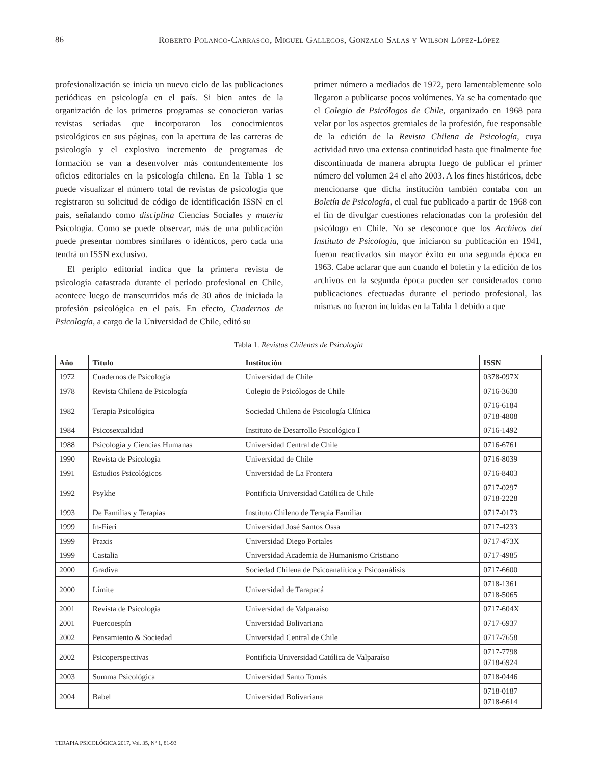86 Roberto Polanco-Carrasco, Miguel Gallegos, Gonzalo Salas y Wilson López-López
profesionalización se inicia un nuevo ciclo de las publicaciones periódicas en psicología en el país. Si bien antes de la organización de los primeros programas se conocieron varias revistas seriadas que incorporaron los conocimientos psicológicos en sus páginas, con la apertura de las carreras de psicología y el explosivo incremento de programas de formación se van a desenvolver más contundentemente los oficios editoriales en la psicología chilena. En la Tabla 1 se puede visualizar el número total de revistas de psicología que registraron su solicitud de código de identificación ISSN en el país, señalando como disciplina Ciencias Sociales y materia Psicología. Como se puede observar, más de una publicación puede presentar nombres similares o idénticos, pero cada una tendrá un ISSN exclusivo.
El periplo editorial indica que la primera revista de psicología catastrada durante el periodo profesional en Chile, acontece luego de transcurridos más de 30 años de iniciada la profesión psicológica en el país. En efecto, Cuadernos de Psicología, a cargo de la Universidad de Chile, editó su
primer número a mediados de 1972, pero lamentablemente solo llegaron a publicarse pocos volúmenes. Ya se ha comentado que el Colegio de Psicólogos de Chile, organizado en 1968 para velar por los aspectos gremiales de la profesión, fue responsable de la edición de la Revista Chilena de Psicología, cuya actividad tuvo una extensa continuidad hasta que finalmente fue discontinuada de manera abrupta luego de publicar el primer número del volumen 24 el año 2003. A los fines históricos, debe mencionarse que dicha institución también contaba con un Boletín de Psicología, el cual fue publicado a partir de 1968 con el fin de divulgar cuestiones relacionadas con la profesión del psicólogo en Chile. No se desconoce que los Archivos del Instituto de Psicología, que iniciaron su publicación en 1941, fueron reactivados sin mayor éxito en una segunda época en 1963. Cabe aclarar que aun cuando el boletín y la edición de los archivos en la segunda época pueden ser considerados como publicaciones efectuadas durante el periodo profesional, las mismas no fueron incluidas en la Tabla 1 debido a que
Tabla 1. Revistas Chilenas de Psicología
| Año | Título | Institución | ISSN |
| --- | --- | --- | --- |
| 1972 | Cuadernos de Psicología | Universidad de Chile | 0378-097X |
| 1978 | Revista Chilena de Psicología | Colegio de Psicólogos de Chile | 0716-3630 |
| 1982 | Terapia Psicológica | Sociedad Chilena de Psicología Clínica | 0716-6184 0718-4808 |
| 1984 | Psicosexualidad | Instituto de Desarrollo Psicológico I | 0716-1492 |
| 1988 | Psicología y Ciencias Humanas | Universidad Central de Chile | 0716-6761 |
| 1990 | Revista de Psicología | Universidad de Chile | 0716-8039 |
| 1991 | Estudios Psicológicos | Universidad de La Frontera | 0716-8403 |
| 1992 | Psykhe | Pontificia Universidad Católica de Chile | 0717-0297 0718-2228 |
| 1993 | De Familias y Terapias | Instituto Chileno de Terapia Familiar | 0717-0173 |
| 1999 | In-Fieri | Universidad José Santos Ossa | 0717-4233 |
| 1999 | Praxis | Universidad Diego Portales | 0717-473X |
| 1999 | Castalia | Universidad Academia de Humanismo Cristiano | 0717-4985 |
| 2000 | Gradiva | Sociedad Chilena de Psicoanalítica y Psicoanálisis | 0717-6600 |
| 2000 | Límite | Universidad de Tarapacá | 0718-1361 0718-5065 |
| 2001 | Revista de Psicología | Universidad de Valparaíso | 0717-604X |
| 2001 | Puercoespín | Universidad Bolivariana | 0717-6937 |
| 2002 | Pensamiento & Sociedad | Universidad Central de Chile | 0717-7658 |
| 2002 | Psicoperspectivas | Pontificia Universidad Católica de Valparaíso | 0717-7798 0718-6924 |
| 2003 | Summa Psicológica | Universidad Santo Tomás | 0718-0446 |
| 2004 | Babel | Universidad Bolivariana | 0718-0187 0718-6614 |
TERAPIA PSICOLÓGICA 2017, Vol. 35, Nº 1, 81-93